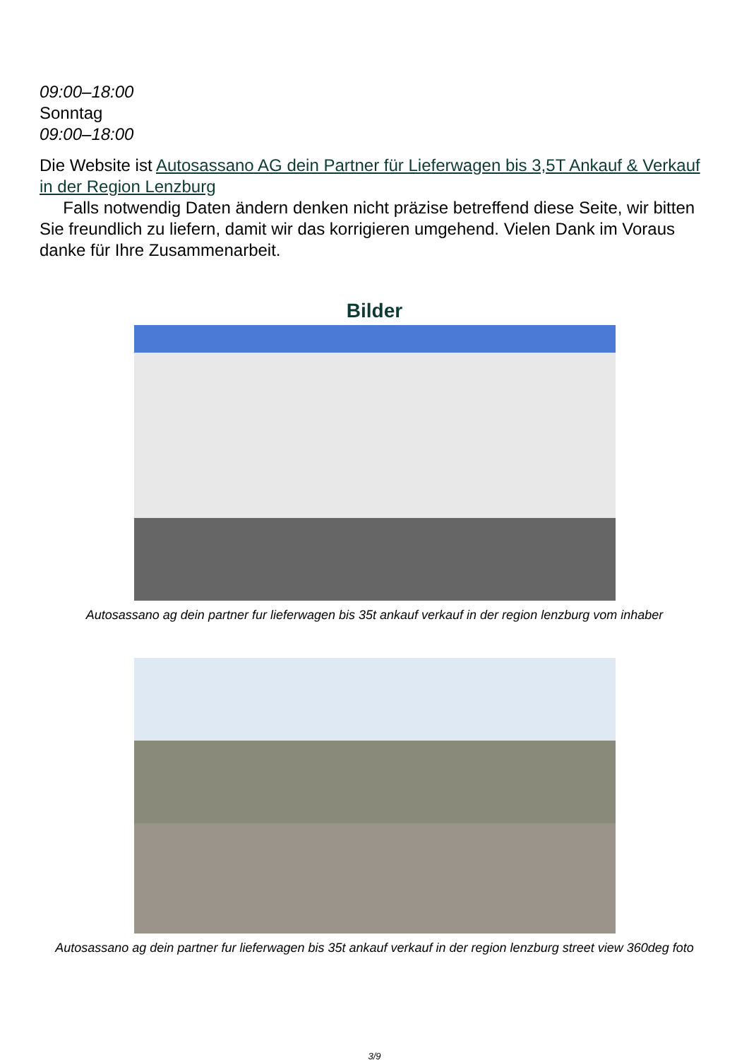09:00–18:00
Sonntag
09:00–18:00
Die Website ist Autosassano AG dein Partner für Lieferwagen bis 3,5T Ankauf & Verkauf in der Region Lenzburg
Falls notwendig Daten ändern denken nicht präzise betreffend diese Seite, wir bitten Sie freundlich zu liefern, damit wir das korrigieren umgehend. Vielen Dank im Voraus danke für Ihre Zusammenarbeit.
Bilder
Autosassano ag dein partner fur lieferwagen bis 35t ankauf verkauf in der region lenzburg vom inhaber
Autosassano ag dein partner fur lieferwagen bis 35t ankauf verkauf in der region lenzburg street view 360deg foto
3/9